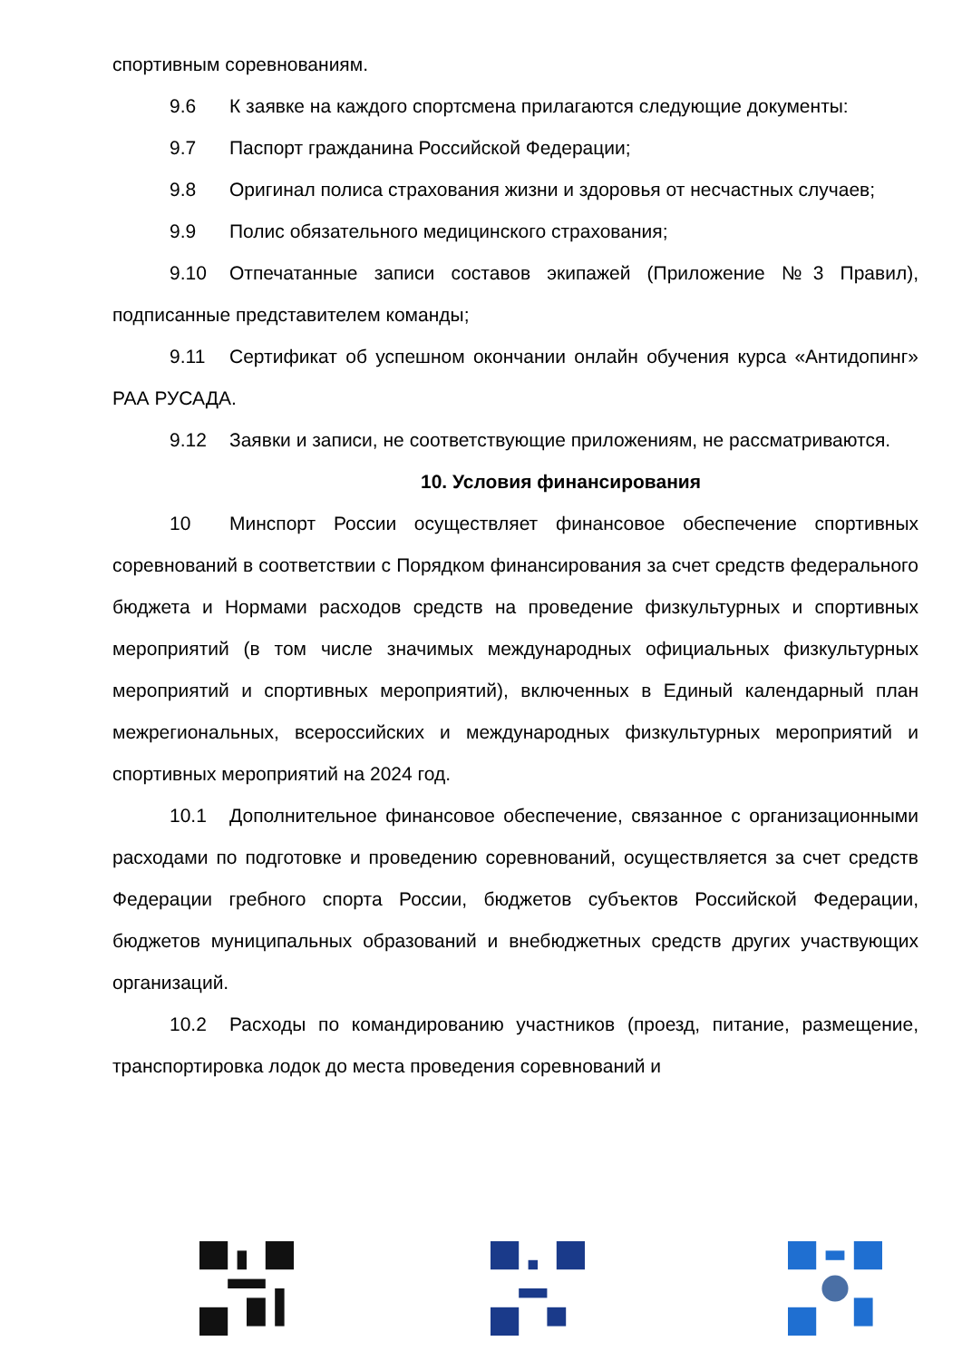спортивным соревнованиям.
9.6 К заявке на каждого спортсмена прилагаются следующие документы:
9.7 Паспорт гражданина Российской Федерации;
9.8 Оригинал полиса страхования жизни и здоровья от несчастных случаев;
9.9 Полис обязательного медицинского страхования;
9.10 Отпечатанные записи составов экипажей (Приложение №3 Правил), подписанные представителем команды;
9.11 Сертификат об успешном окончании онлайн обучения курса «Антидопинг» РАА РУСАДА.
9.12 Заявки и записи, не соответствующие приложениям, не рассматриваются.
10. Условия финансирования
10 Минспорт России осуществляет финансовое обеспечение спортивных соревнований в соответствии с Порядком финансирования за счет средств федерального бюджета и Нормами расходов средств на проведение физкультурных и спортивных мероприятий (в том числе значимых международных официальных физкультурных мероприятий и спортивных мероприятий), включенных в Единый календарный план межрегиональных, всероссийских и международных физкультурных мероприятий и спортивных мероприятий на 2024 год.
10.1 Дополнительное финансовое обеспечение, связанное с организационными расходами по подготовке и проведению соревнований, осуществляется за счет средств Федерации гребного спорта России, бюджетов субъектов Российской Федерации, бюджетов муниципальных образований и внебюджетных средств других участвующих организаций.
10.2 Расходы по командированию участников (проезд, питание, размещение, транспортировка лодок до места проведения соревнований и